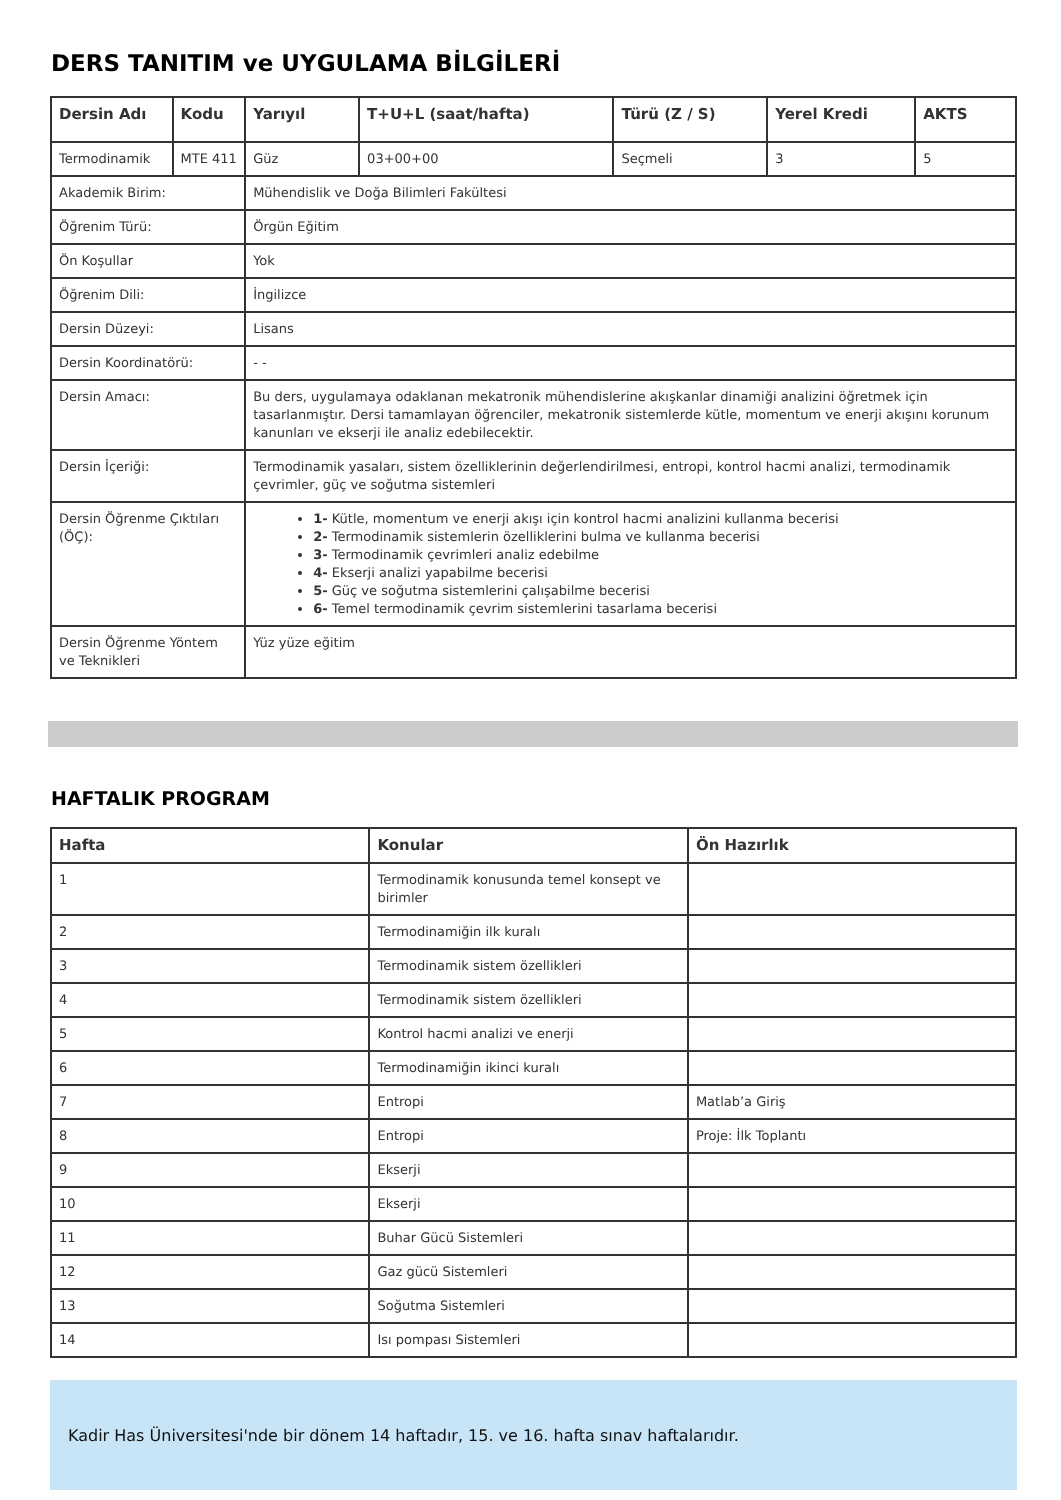DERS TANITIM ve UYGULAMA BİLGİLERİ
| Dersin Adı | Kodu | Yarıyıl | T+U+L (saat/hafta) | Türü (Z / S) | Yerel Kredi | AKTS |
| --- | --- | --- | --- | --- | --- | --- |
| Termodinamik | MTE 411 | Güz | 03+00+00 | Seçmeli | 3 | 5 |
| Akademik Birim: | | Mühendislik ve Doğa Bilimleri Fakültesi | | | | |
| Öğrenim Türü: | | Örgün Eğitim | | | | |
| Ön Koşullar | | Yok | | | | |
| Öğrenim Dili: | | İngilizce | | | | |
| Dersin Düzeyi: | | Lisans | | | | |
| Dersin Koordinatörü: | | - - | | | | |
| Dersin Amacı: | | Bu ders, uygulamaya odaklanan mekatronik mühendislerine akışkanlar dinamiği analizini öğretmek için tasarlanmıştır. Dersi tamamlayan öğrenciler, mekatronik sistemlerde kütle, momentum ve enerji akışını korunum kanunları ve ekserji ile analiz edebilecektir. | | | | |
| Dersin İçeriği: | | Termodinamik yasaları, sistem özelliklerinin değerlendirilmesi, entropi, kontrol hacmi analizi, termodinamik çevrimler, güç ve soğutma sistemleri | | | | |
| Dersin Öğrenme Çıktıları (ÖÇ): | | 1- Kütle, momentum ve enerji akışı için kontrol hacmi analizini kullanma becerisi 2- Termodinamik sistemlerin özelliklerini bulma ve kullanma becerisi 3- Termodinamik çevrimleri analiz edebilme 4- Ekserji analizi yapabilme becerisi 5- Güç ve soğutma sistemlerini çalışabilme becerisi 6- Temel termodinamik çevrim sistemlerini tasarlama becerisi | | | | |
| Dersin Öğrenme Yöntem ve Teknikleri | | Yüz yüze eğitim | | | | |
HAFTALIK PROGRAM
| Hafta | Konular | Ön Hazırlık |
| --- | --- | --- |
| 1 | Termodinamik konusunda temel konsept ve birimler | |
| 2 | Termodinamiğin ilk kuralı | |
| 3 | Termodinamik sistem özellikleri | |
| 4 | Termodinamik sistem özellikleri | |
| 5 | Kontrol hacmi analizi ve enerji | |
| 6 | Termodinamiğin ikinci kuralı | |
| 7 | Entropi | Matlab’a Giriş |
| 8 | Entropi | Proje: İlk Toplantı |
| 9 | Ekserji | |
| 10 | Ekserji | |
| 11 | Buhar Gücü Sistemleri | |
| 12 | Gaz gücü Sistemleri | |
| 13 | Soğutma Sistemleri | |
| 14 | Isı pompası Sistemleri | |
Kadir Has Üniversitesi'nde bir dönem 14 haftadır, 15. ve 16. hafta sınav haftalarıdır.